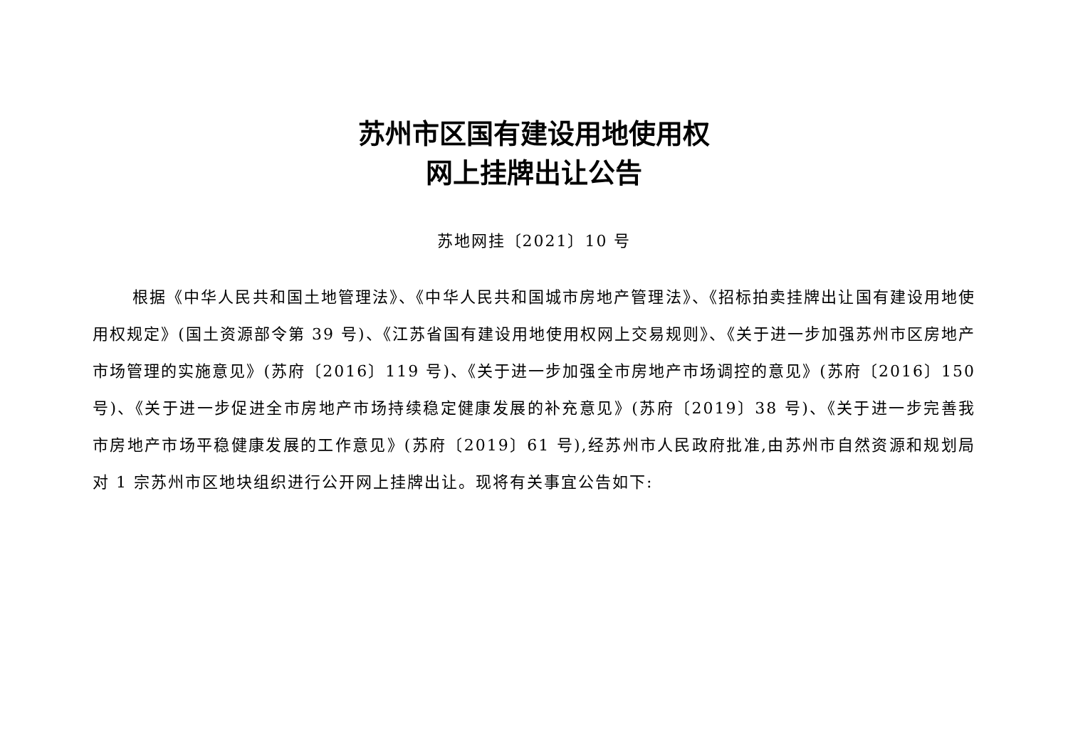苏州市区国有建设用地使用权
网上挂牌出让公告
苏地网挂〔2021〕10 号
根据《中华人民共和国土地管理法》、《中华人民共和国城市房地产管理法》、《招标拍卖挂牌出让国有建设用地使用权规定》(国土资源部令第 39 号)、《江苏省国有建设用地使用权网上交易规则》、《关于进一步加强苏州市区房地产市场管理的实施意见》(苏府〔2016〕119 号)、《关于进一步加强全市房地产市场调控的意见》(苏府〔2016〕150 号)、《关于进一步促进全市房地产市场持续稳定健康发展的补充意见》(苏府〔2019〕38 号)、《关于进一步完善我市房地产市场平稳健康发展的工作意见》(苏府〔2019〕61 号),经苏州市人民政府批准,由苏州市自然资源和规划局对 1 宗苏州市区地块组织进行公开网上挂牌出让。现将有关事宜公告如下: